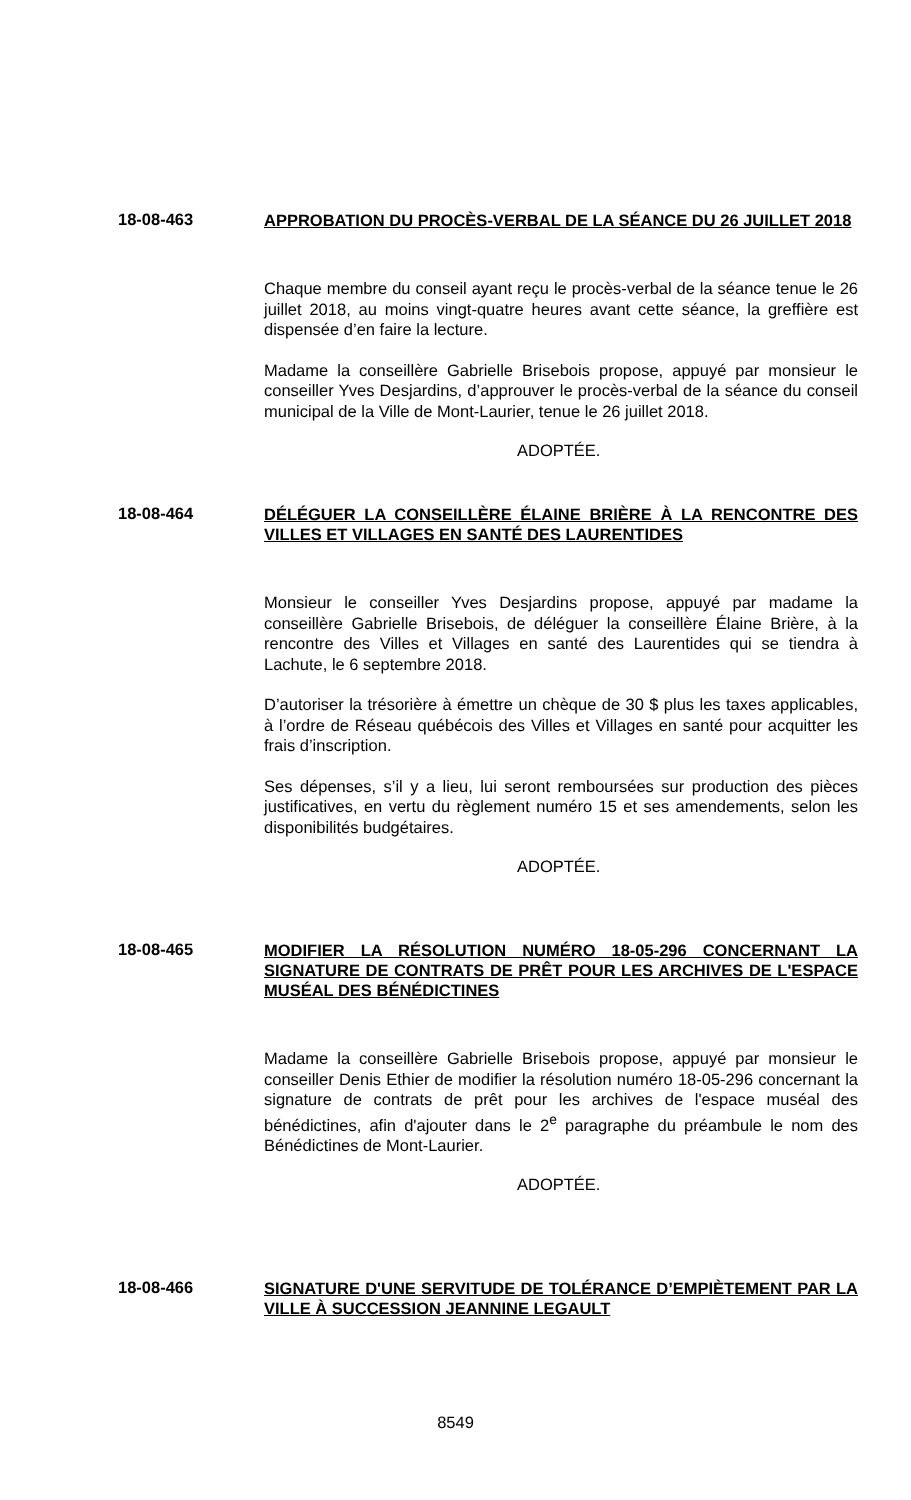18-08-463
APPROBATION DU PROCÈS-VERBAL DE LA SÉANCE DU 26 JUILLET 2018
Chaque membre du conseil ayant reçu le procès-verbal de la séance tenue le 26 juillet 2018, au moins vingt-quatre heures avant cette séance, la greffière est dispensée d’en faire la lecture.
Madame la conseillère Gabrielle Brisebois propose, appuyé par monsieur le conseiller Yves Desjardins, d’approuver le procès-verbal de la séance du conseil municipal de la Ville de Mont-Laurier, tenue le 26 juillet 2018.
ADOPTÉE.
18-08-464
DÉLÉGUER LA CONSEILLÈRE ÉLAINE BRIÈRE À LA RENCONTRE DES VILLES ET VILLAGES EN SANTÉ DES LAURENTIDES
Monsieur le conseiller Yves Desjardins propose, appuyé par madame la conseillère Gabrielle Brisebois, de déléguer la conseillère Élaine Brière, à la rencontre des Villes et Villages en santé des Laurentides qui se tiendra à Lachute, le 6 septembre 2018.
D’autoriser la trésorière à émettre un chèque de 30 $ plus les taxes applicables, à l’ordre de Réseau québécois des Villes et Villages en santé pour acquitter les frais d’inscription.
Ses dépenses, s’il y a lieu, lui seront remboursées sur production des pièces justificatives, en vertu du règlement numéro 15 et ses amendements, selon les disponibilités budgétaires.
ADOPTÉE.
18-08-465
MODIFIER LA RÉSOLUTION NUMÉRO 18-05-296 CONCERNANT LA SIGNATURE DE CONTRATS DE PRÊT POUR LES ARCHIVES DE L'ESPACE MUSÉAL DES BÉNÉDICTINES
Madame la conseillère Gabrielle Brisebois propose, appuyé par monsieur le conseiller Denis Ethier de modifier la résolution numéro 18-05-296 concernant la signature de contrats de prêt pour les archives de l'espace muséal des bénédictines, afin d'ajouter dans le 2<sup>e</sup> paragraphe du préambule le nom des Bénédictines de Mont-Laurier.
ADOPTÉE.
18-08-466
SIGNATURE D'UNE SERVITUDE DE TOLÉRANCE D’EMPIÈTEMENT PAR LA VILLE À SUCCESSION JEANNINE LEGAULT
8549